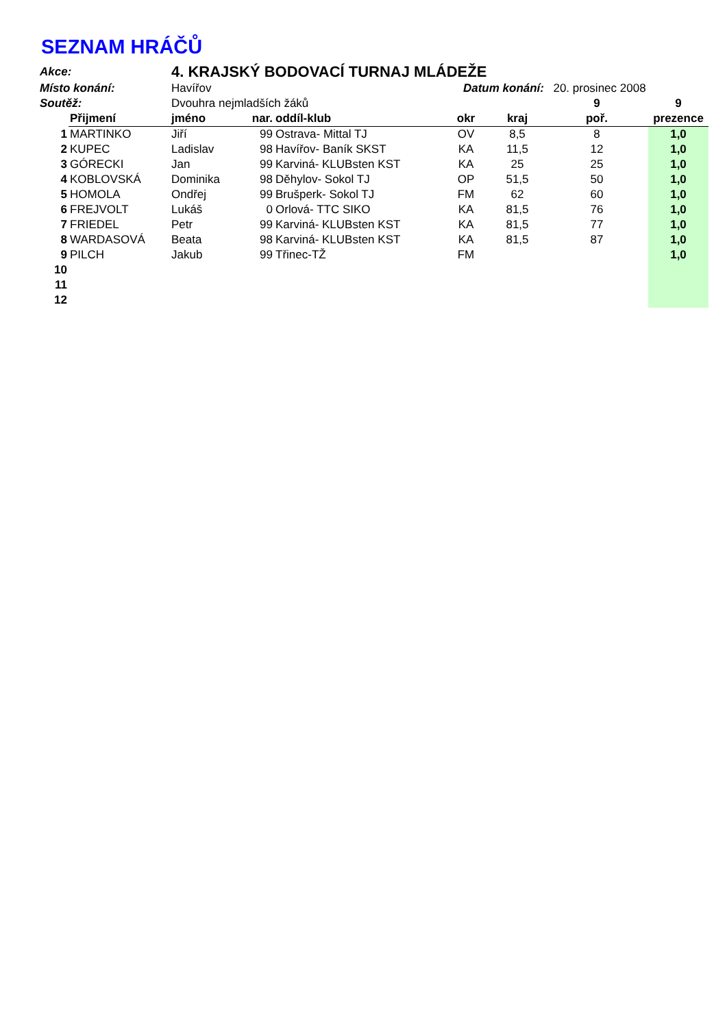SEZNAM HRÁČŮ
| Akce: | | 4. KRAJSKÝ BODOVACÍ TURNAJ MLÁDEŽE | | | | | | |
| Místo konání: | | Havířov | | | Datum konání: | | 20. prosinec 2008 | |
| Soutěž: | | Dvouhra nejmladších žáků | | | | | 9 | 9 |
| | Přijmení | jméno | nar. | oddíl-klub | okr | kraj | poř. | prezence |
| 1 | MARTINKO | Jiří | 99 | Ostrava- Mittal TJ | OV | 8,5 | 8 | 1,0 |
| 2 | KUPEC | Ladislav | 98 | Havířov- Baník SKST | KA | 11,5 | 12 | 1,0 |
| 3 | GÓRECKI | Jan | 99 | Karviná- KLUBsten KST | KA | 25 | 25 | 1,0 |
| 4 | KOBLOVSKÁ | Dominika | 98 | Děhylov- Sokol TJ | OP | 51,5 | 50 | 1,0 |
| 5 | HOMOLA | Ondřej | 99 | Brušperk- Sokol TJ | FM | 62 | 60 | 1,0 |
| 6 | FREJVOLT | Lukáš | 0 | Orlová- TTC SIKO | KA | 81,5 | 76 | 1,0 |
| 7 | FRIEDEL | Petr | 99 | Karviná- KLUBsten KST | KA | 81,5 | 77 | 1,0 |
| 8 | WARDASOVÁ | Beata | 98 | Karviná- KLUBsten KST | KA | 81,5 | 87 | 1,0 |
| 9 | PILCH | Jakub | 99 | Třinec-TŽ | FM | | | 1,0 |
| 10 | | | | | | | | |
| 11 | | | | | | | | |
| 12 | | | | | | | | |